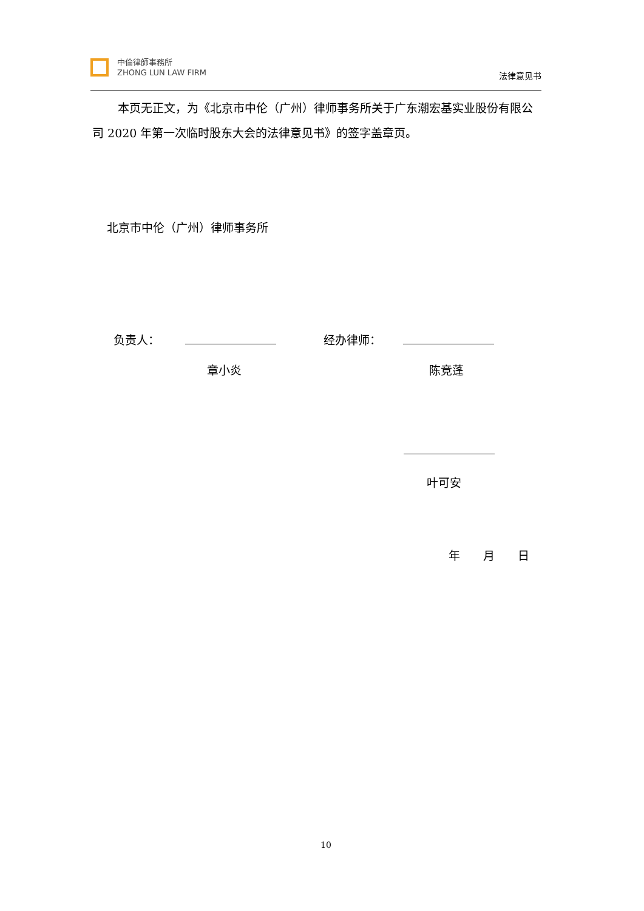中倫律師事務所
ZHONG LUN LAW FIRM
法律意见书
本页无正文，为《北京市中伦（广州）律师事务所关于广东潮宏基实业股份有限公司 2020 年第一次临时股东大会的法律意见书》的签字盖章页。
北京市中伦（广州）律师事务所
负责人： 经办律师：
章小炎 陈竞蓬
叶可安
年　　月　　日
10